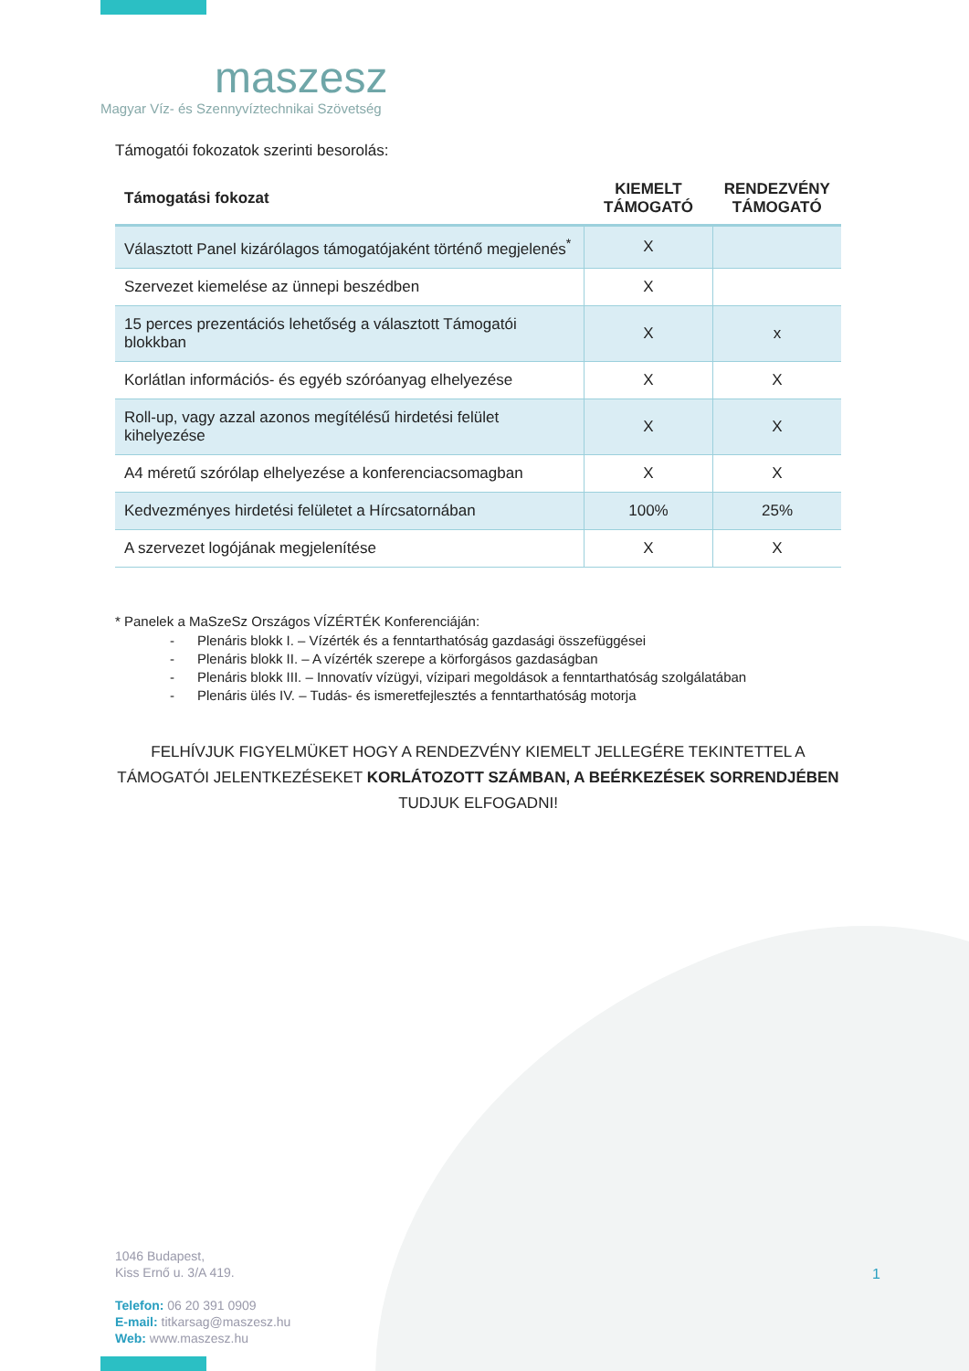maszesz
Magyar Víz- és Szennyvíztechnikai Szövetség
Támogatói fokozatok szerinti besorolás:
| Támogatási fokozat | KIEMELT TÁMOGATÓ | RENDEZVÉNY TÁMOGATÓ |
| --- | --- | --- |
| Választott Panel kizárólagos támogatójaként történő megjelenés<sup>*</sup> | X | |
| Szervezet kiemelése az ünnepi beszédben | X | |
| 15 perces prezentációs lehetőség a választott Támogatói blokkban | X | x |
| Korlátlan információs- és egyéb szóróanyag elhelyezése | X | X |
| Roll-up, vagy azzal azonos megítélésű hirdetési felület kihelyezése | X | X |
| A4 méretű szórólap elhelyezése a konferenciacsomagban | X | X |
| Kedvezményes hirdetési felületet a Hírcsatornában | 100% | 25% |
| A szervezet logójának megjelenítése | X | X |
* Panelek a MaSzeSz Országos VÍZÉRTÉK Konferenciáján:
- Plenáris blokk I. – Vízérték és a fenntarthatóság gazdasági összefüggései
- Plenáris blokk II. – A vízérték szerepe a körforgásos gazdaságban
- Plenáris blokk III. – Innovatív vízügyi, vízipari megoldások a fenntarthatóság szolgálatában
- Plenáris ülés IV. – Tudás- és ismeretfejlesztés a fenntarthatóság motorja
FELHÍVJUK FIGYELMÜKET HOGY A RENDEZVÉNY KIEMELT JELLEGÉRE TEKINTETTEL A TÁMOGATÓI JELENTKEZÉSEKET KORLÁTOZOTT SZÁMBAN, A BEÉRKEZÉSEK SORRENDJÉBEN TUDJUK ELFOGADNI!
1046 Budapest,
Kiss Ernő u. 3/A 419.
Telefon: 06 20 391 0909
E-mail: titkarsag@maszesz.hu
Web: www.maszesz.hu
1